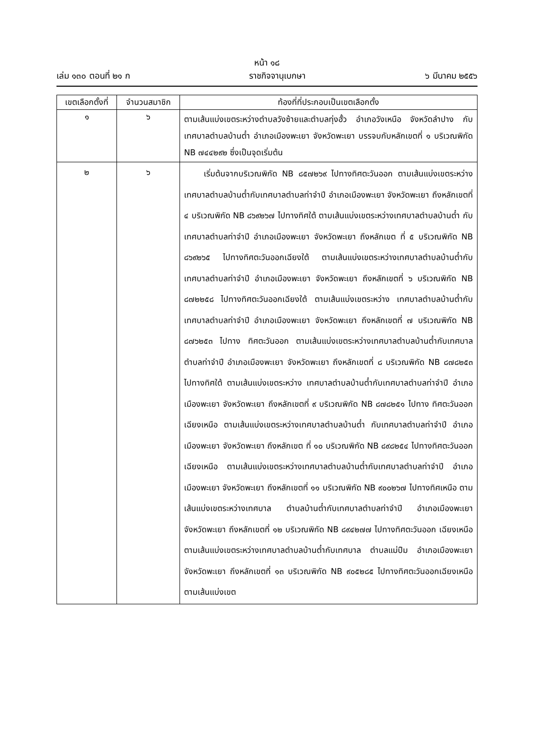หน้า ๑๘
เล่ม ๑๓๐ ตอนที่ ๒๑ ก ราชกิจจานุเบกษา ๖ มีนาคม ๒๕๕๖
| เขตเลือกตั้งที่ | จำนวนสมาชิก | ท้องที่ที่ประกอบเป็นเขตเลือกตั้ง |
| --- | --- | --- |
| ๑ | ๖ | ตามเส้นแบ่งเขตระหว่างตำบลวังซ้ายและตำบลทุ่งฮั้ว อำเภอวังเหนือ จังหวัดลำปาง กับเทศบาลตำบลบ้านต๋ำ อำเภอเมืองพะเยา จังหวัดพะเยา บรรจบกับหลักเขตที่ ๑ บริเวณพิกัด NB ๗๔๔๒๙๒ ซึ่งเป็นจุดเริ่มต้น |
| ๒ | ๖ | เริ่มต้นจากบริเวณพิกัด NB ๘๕๗๒๖๙ ไปทางทิศตะวันออก ตามเส้นแบ่งเขตระหว่างเทศบาลตำบลบ้านต๋ำกับเทศบาลตำบลท่าจำปี อำเภอเมืองพะเยา จังหวัดพะเยา ถึงหลักเขตที่ ๔ บริเวณพิกัด NB ๘๖๙๒๖๗ ไปทางทิศใต้ ตามเส้นแบ่งเขตระหว่างเทศบาลตำบลบ้านต๋ำ กับเทศบาลตำบลท่าจำปี อำเภอเมืองพะเยา จังหวัดพะเยา ถึงหลักเขต ที่ ๕ บริเวณพิกัด NB ๘๖๙๒๖๕ ไปทางทิศตะวันออกเฉียงใต้ ตามเส้นแบ่งเขตระหว่างเทศบาลตำบลบ้านต๋ำกับเทศบาลตำบลท่าจำปี อำเภอเมืองพะเยา จังหวัดพะเยา ถึงหลักเขตที่ ๖ บริเวณพิกัด NB ๘๗๒๒๕๘ ไปทางทิศตะวันออกเฉียงใต้ ตามเส้นแบ่งเขตระหว่าง เทศบาลตำบลบ้านต๋ำกับเทศบาลตำบลท่าจำปี อำเภอเมืองพะเยา จังหวัดพะเยา ถึงหลักเขตที่ ๗ บริเวณพิกัด NB ๘๗๖๒๕๓ ไปทาง ทิศตะวันออก ตามเส้นแบ่งเขตระหว่างเทศบาลตำบลบ้านต๋ำกับเทศบาล ตำบลท่าจำปี อำเภอเมืองพะเยา จังหวัดพะเยา ถึงหลักเขตที่ ๘ บริเวณพิกัด NB ๘๗๘๒๕๓ ไปทางทิศใต้ ตามเส้นแบ่งเขตระหว่าง เทศบาลตำบลบ้านต๋ำกับเทศบาลตำบลท่าจำปี อำเภอเมืองพะเยา จังหวัดพะเยา ถึงหลักเขตที่ ๙ บริเวณพิกัด NB ๘๗๘๒๕๑ ไปทาง ทิศตะวันออกเฉียงเหนือ ตามเส้นแบ่งเขตระหว่างเทศบาลตำบลบ้านต๋ำ กับเทศบาลตำบลท่าจำปี อำเภอเมืองพะเยา จังหวัดพะเยา ถึงหลักเขต ที่ ๑๐ บริเวณพิกัด NB ๘๙๘๒๕๔ ไปทางทิศตะวันออกเฉียงเหนือ ตามเส้นแบ่งเขตระหว่างเทศบาลตำบลบ้านต๋ำกับเทศบาลตำบลท่าจำปี อำเภอเมืองพะเยา จังหวัดพะเยา ถึงหลักเขตที่ ๑๑ บริเวณพิกัด NB ๙๐๐๒๖๗ ไปทางทิศเหนือ ตามเส้นแบ่งเขตระหว่างเทศบาล ตำบลบ้านต๋ำกับเทศบาลตำบลท่าจำปี อำเภอเมืองพะเยา จังหวัดพะเยา ถึงหลักเขตที่ ๑๒ บริเวณพิกัด NB ๘๙๔๒๗๗ ไปทางทิศตะวันออก เฉียงเหนือ ตามเส้นแบ่งเขตระหว่างเทศบาลตำบลบ้านต๋ำกับเทศบาล ตำบลแม่ปืม อำเภอเมืองพะเยา จังหวัดพะเยา ถึงหลักเขตที่ ๑๓ บริเวณพิกัด NB ๙๐๕๒๘๕ ไปทางทิศตะวันออกเฉียงเหนือ ตามเส้นแบ่งเขต |